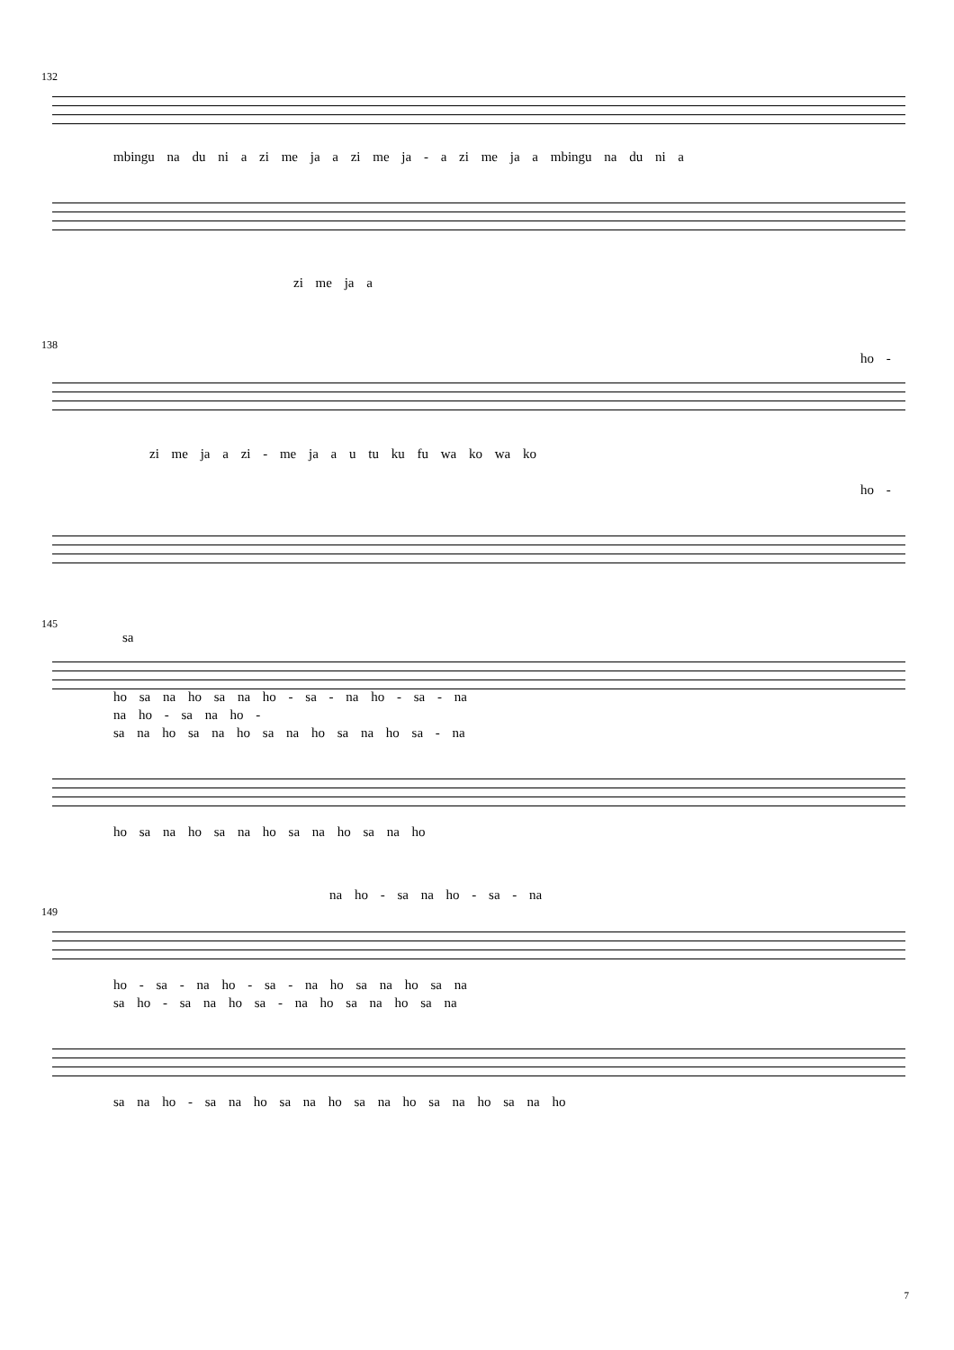132
mbingu na du ni a zi me ja a zi me ja - a zi me ja a mbingu na du ni a
zi me ja a
138
ho -
zi me ja a zi - me ja a u tu ku fu wa ko wa ko
ho -
145
sa
ho sa na ho sa na ho - sa - na ho - sa - na
na ho - sa na ho -
sa na ho sa na ho sa na ho sa na ho sa - na
ho sa na ho sa na ho sa na ho sa na ho
na ho - sa na ho - sa - na
149
ho - sa - na ho - sa - na ho sa na ho sa na
sa ho - sa na ho sa - na ho sa na ho sa na
sa na ho - sa na ho sa na ho sa na ho sa na ho sa na ho
7